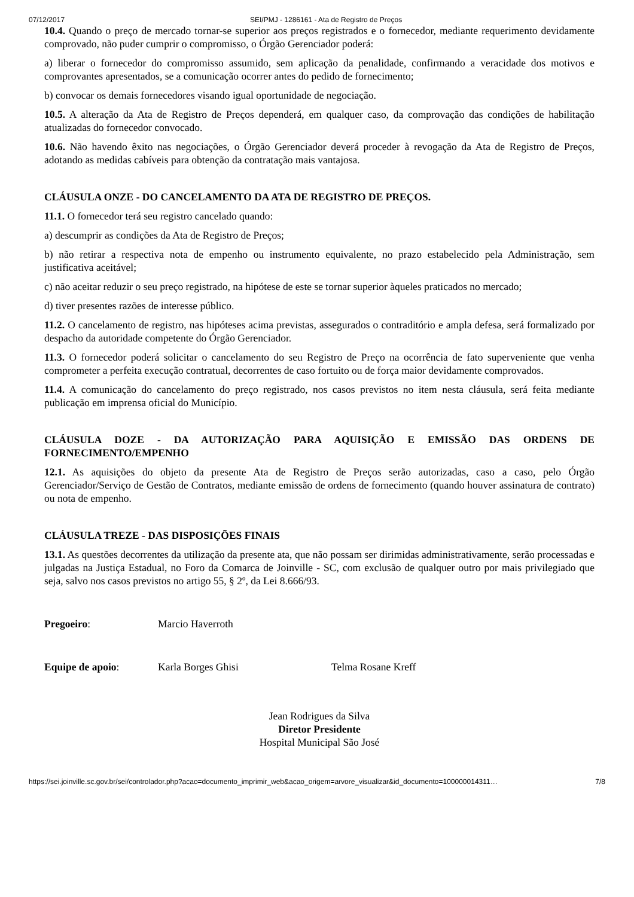07/12/2017 SEI/PMJ - 1286161 - Ata de Registro de Preços
10.4. Quando o preço de mercado tornar-se superior aos preços registrados e o fornecedor, mediante requerimento devidamente comprovado, não puder cumprir o compromisso, o Órgão Gerenciador poderá:
a) liberar o fornecedor do compromisso assumido, sem aplicação da penalidade, confirmando a veracidade dos motivos e comprovantes apresentados, se a comunicação ocorrer antes do pedido de fornecimento;
b) convocar os demais fornecedores visando igual oportunidade de negociação.
10.5. A alteração da Ata de Registro de Preços dependerá, em qualquer caso, da comprovação das condições de habilitação atualizadas do fornecedor convocado.
10.6. Não havendo êxito nas negociações, o Órgão Gerenciador deverá proceder à revogação da Ata de Registro de Preços, adotando as medidas cabíveis para obtenção da contratação mais vantajosa.
CLÁUSULA ONZE - DO CANCELAMENTO DA ATA DE REGISTRO DE PREÇOS.
11.1. O fornecedor terá seu registro cancelado quando:
a) descumprir as condições da Ata de Registro de Preços;
b) não retirar a respectiva nota de empenho ou instrumento equivalente, no prazo estabelecido pela Administração, sem justificativa aceitável;
c) não aceitar reduzir o seu preço registrado, na hipótese de este se tornar superior àqueles praticados no mercado;
d) tiver presentes razões de interesse público.
11.2. O cancelamento de registro, nas hipóteses acima previstas, assegurados o contraditório e ampla defesa, será formalizado por despacho da autoridade competente do Órgão Gerenciador.
11.3. O fornecedor poderá solicitar o cancelamento do seu Registro de Preço na ocorrência de fato superveniente que venha comprometer a perfeita execução contratual, decorrentes de caso fortuito ou de força maior devidamente comprovados.
11.4. A comunicação do cancelamento do preço registrado, nos casos previstos no item nesta cláusula, será feita mediante publicação em imprensa oficial do Município.
CLÁUSULA DOZE - DA AUTORIZAÇÃO PARA AQUISIÇÃO E EMISSÃO DAS ORDENS DE FORNECIMENTO/EMPENHO
12.1. As aquisições do objeto da presente Ata de Registro de Preços serão autorizadas, caso a caso, pelo Órgão Gerenciador/Serviço de Gestão de Contratos, mediante emissão de ordens de fornecimento (quando houver assinatura de contrato) ou nota de empenho.
CLÁUSULA TREZE - DAS DISPOSIÇÕES FINAIS
13.1. As questões decorrentes da utilização da presente ata, que não possam ser dirimidas administrativamente, serão processadas e julgadas na Justiça Estadual, no Foro da Comarca de Joinville - SC, com exclusão de qualquer outro por mais privilegiado que seja, salvo nos casos previstos no artigo 55, § 2º, da Lei 8.666/93.
Pregoeiro: Marcio Haverroth
Equipe de apoio: Karla Borges Ghisi Telma Rosane Kreff
Jean Rodrigues da Silva
Diretor Presidente
Hospital Municipal São José
https://sei.joinville.sc.gov.br/sei/controlador.php?acao=documento_imprimir_web&acao_origem=arvore_visualizar&id_documento=100000014311… 7/8